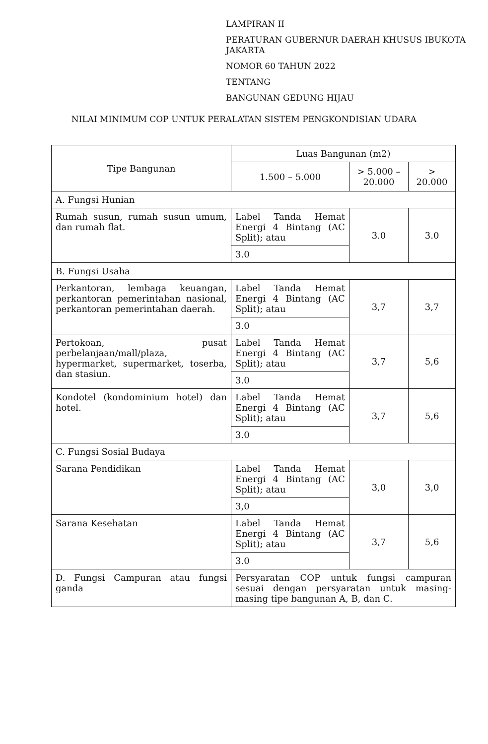LAMPIRAN II
PERATURAN GUBERNUR DAERAH KHUSUS IBUKOTA JAKARTA
NOMOR 60 TAHUN 2022
TENTANG
BANGUNAN GEDUNG HIJAU
NILAI MINIMUM COP UNTUK PERALATAN SISTEM PENGKONDISIAN UDARA
| Tipe Bangunan | Luas Bangunan (m2) | | |
| --- | --- | --- | --- |
| | 1.500 – 5.000 | > 5.000 – 20.000 | > 20.000 |
| A. Fungsi Hunian | | | |
| Rumah susun, rumah susun umum, dan rumah flat. | Label Tanda Hemat Energi 4 Bintang (AC Split); atau | 3.0 | 3.0 |
| | 3.0 | | |
| B. Fungsi Usaha | | | |
| Perkantoran, lembaga keuangan, perkantoran pemerintahan nasional, perkantoran pemerintahan daerah. | Label Tanda Hemat Energi 4 Bintang (AC Split); atau | 3,7 | 3,7 |
| | 3.0 | | |
| Pertokoan, pusat perbelanjaan/mall/plaza, hypermarket, supermarket, toserba, dan stasiun. | Label Tanda Hemat Energi 4 Bintang (AC Split); atau | 3,7 | 5,6 |
| | 3.0 | | |
| Kondotel (kondominium hotel) dan hotel. | Label Tanda Hemat Energi 4 Bintang (AC Split); atau | 3,7 | 5,6 |
| | 3.0 | | |
| C. Fungsi Sosial Budaya | | | |
| Sarana Pendidikan | Label Tanda Hemat Energi 4 Bintang (AC Split); atau | 3,0 | 3,0 |
| | 3,0 | | |
| Sarana Kesehatan | Label Tanda Hemat Energi 4 Bintang (AC Split); atau | 3,7 | 5,6 |
| | 3.0 | | |
| D. Fungsi Campuran atau fungsi ganda | Persyaratan COP untuk fungsi campuran sesuai dengan persyaratan untuk masing-masing tipe bangunan A, B, dan C. | | |